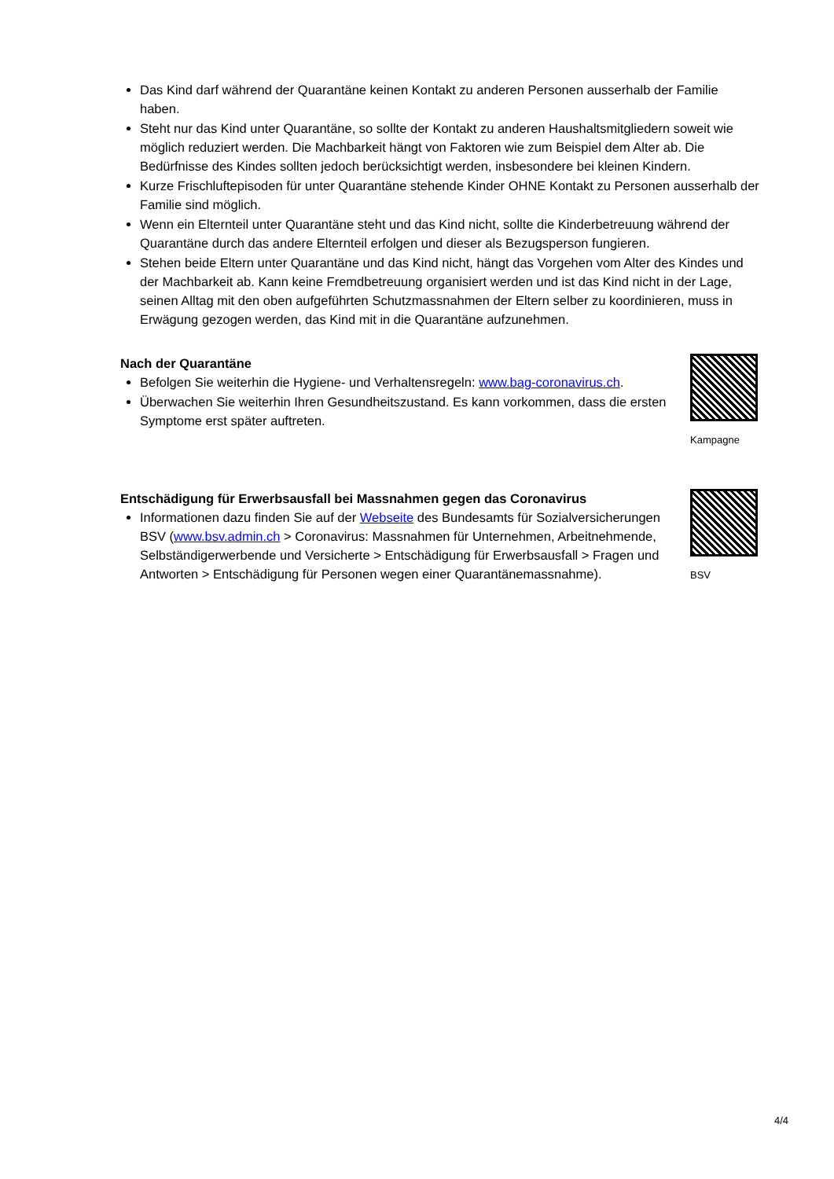Das Kind darf während der Quarantäne keinen Kontakt zu anderen Personen ausserhalb der Familie haben.
Steht nur das Kind unter Quarantäne, so sollte der Kontakt zu anderen Haushaltsmitgliedern soweit wie möglich reduziert werden. Die Machbarkeit hängt von Faktoren wie zum Beispiel dem Alter ab. Die Bedürfnisse des Kindes sollten jedoch berücksichtigt werden, insbesondere bei kleinen Kindern.
Kurze Frischluftepisoden für unter Quarantäne stehende Kinder OHNE Kontakt zu Personen ausserhalb der Familie sind möglich.
Wenn ein Elternteil unter Quarantäne steht und das Kind nicht, sollte die Kinderbetreuung während der Quarantäne durch das andere Elternteil erfolgen und dieser als Bezugsperson fungieren.
Stehen beide Eltern unter Quarantäne und das Kind nicht, hängt das Vorgehen vom Alter des Kindes und der Machbarkeit ab. Kann keine Fremdbetreuung organisiert werden und ist das Kind nicht in der Lage, seinen Alltag mit den oben aufgeführten Schutzmassnahmen der Eltern selber zu koordinieren, muss in Erwägung gezogen werden, das Kind mit in die Quarantäne aufzunehmen.
Nach der Quarantäne
Befolgen Sie weiterhin die Hygiene- und Verhaltensregeln: www.bag-coronavirus.ch.
Überwachen Sie weiterhin Ihren Gesundheitszustand. Es kann vorkommen, dass die ersten Symptome erst später auftreten.
Kampagne
Entschädigung für Erwerbsausfall bei Massnahmen gegen das Coronavirus
Informationen dazu finden Sie auf der Webseite des Bundesamts für Sozialversicherungen BSV (www.bsv.admin.ch > Coronavirus: Massnahmen für Unternehmen, Arbeitnehmende, Selbständigerwerbende und Versicherte > Entschädigung für Erwerbsausfall > Fragen und Antworten > Entschädigung für Personen wegen einer Quarantänemassnahme).
BSV
4/4